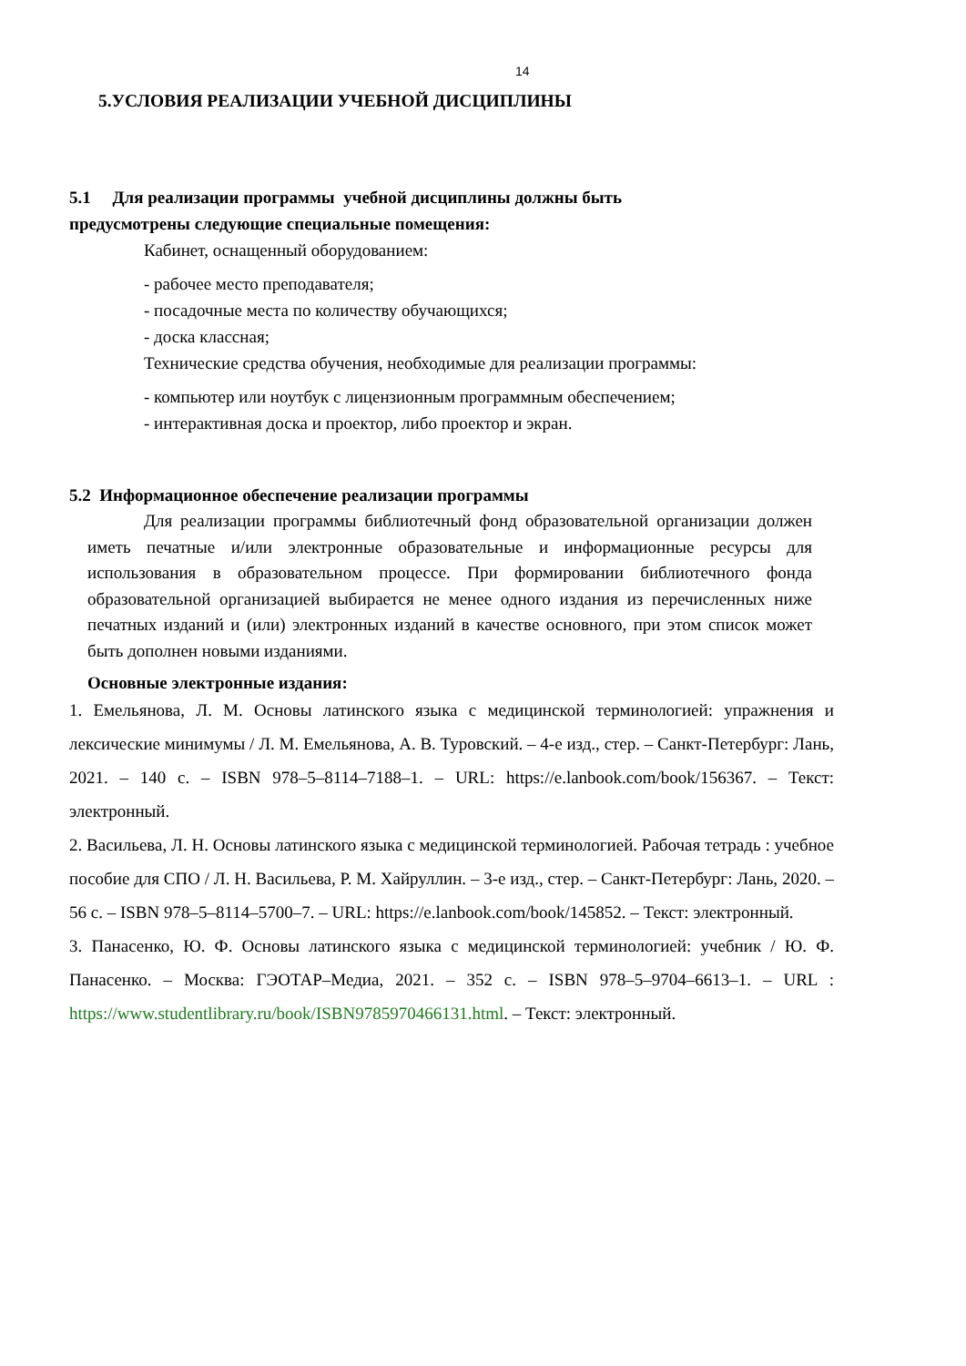14
5.УСЛОВИЯ РЕАЛИЗАЦИИ УЧЕБНОЙ ДИСЦИПЛИНЫ
5.1 Для реализации программы учебной дисциплины должны быть
предусмотрены следующие специальные помещения:
Кабинет, оснащенный оборудованием:
- рабочее место преподавателя;
- посадочные места по количеству обучающихся;
- доска классная;
Технические средства обучения, необходимые для реализации программы:
- компьютер или ноутбук с лицензионным программным обеспечением;
- интерактивная доска и проектор, либо проектор и экран.
5.2 Информационное обеспечение реализации программы
Для реализации программы библиотечный фонд образовательной организации должен иметь печатные и/или электронные образовательные и информационные ресурсы для использования в образовательном процессе. При формировании библиотечного фонда образовательной организацией выбирается не менее одного издания из перечисленных ниже печатных изданий и (или) электронных изданий в качестве основного, при этом список может быть дополнен новыми изданиями.
Основные электронные издания:
1. Емельянова, Л. М. Основы латинского языка с медицинской терминологией: упражнения и лексические минимумы / Л. М. Емельянова, А. В. Туровский. – 4-е изд., стер. – Санкт-Петербург: Лань, 2021. – 140 с. – ISBN 978–5–8114–7188–1. – URL: https://e.lanbook.com/book/156367. – Текст: электронный.
2. Васильева, Л. Н. Основы латинского языка с медицинской терминологией. Рабочая тетрадь : учебное пособие для СПО / Л. Н. Васильева, Р. М. Хайруллин. – 3-е изд., стер. – Санкт-Петербург: Лань, 2020. – 56 с. – ISBN 978–5–8114–5700–7. – URL: https://e.lanbook.com/book/145852. – Текст: электронный.
3. Панасенко, Ю. Ф. Основы латинского языка с медицинской терминологией: учебник / Ю. Ф. Панасенко. – Москва: ГЭОТАР–Медиа, 2021. – 352 с. – ISBN 978–5–9704–6613–1. – URL : https://www.studentlibrary.ru/book/ISBN9785970466131.html. – Текст: электронный.